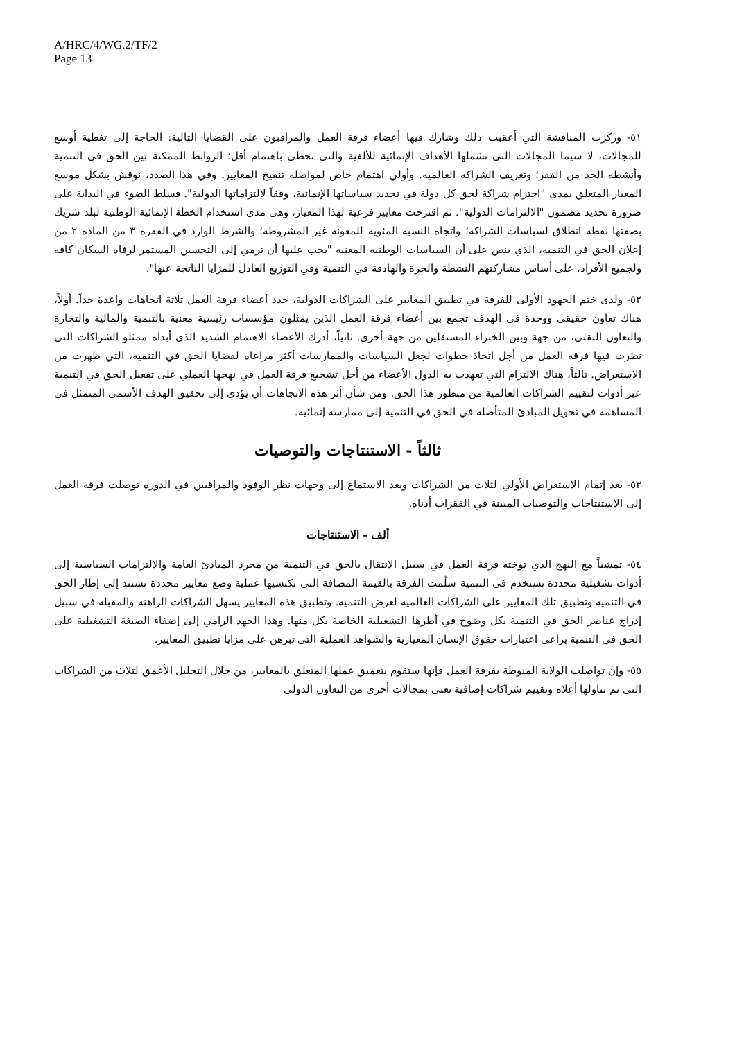A/HRC/4/WG.2/TF/2
Page 13
٥١- وركزت المناقشة التي أعقبت ذلك وشارك فيها أعضاء فرقة العمل والمراقبون على القضايا التالية: الحاجة إلى تغطية أوسع للمجالات، لا سيما المجالات التي تشملها الأهداف الإنمائية للألفية والتي تحظى باهتمام أقل؛ الروابط الممكنة بين الحق في التنمية وأنشطة الحد من الفقر؛ وتعريف الشراكة العالمية. وأولي اهتمام خاص لمواصلة تنقيح المعايير. وفي هذا الصدد، نوقش بشكل موسع المعيار المتعلق بمدى "احترام شراكة لحق كل دولة في تحديد سياساتها الإنمائية، وفقاً لالتزاماتها الدولية". فسلط الضوء في البداية على ضرورة تحديد مضمون "الالتزامات الدولية". ثم اقترحت معايير فرعية لهذا المعيار، وهي مدى استخدام الخطة الإنمائية الوطنية لبلد شريك بصفتها نقطة انطلاق لسياسات الشراكة؛ واتجاه النسبة المئوية للمعونة غير المشروطة؛ والشرط الوارد في الفقرة ٣ من المادة ٢ من إعلان الحق في التنمية، الذي ينص على أن السياسات الوطنية المعنية "يجب عليها أن ترمي إلى التحسين المستمر لرفاه السكان كافة ولجميع الأفراد، على أساس مشاركتهم النشطة والحرة والهادفة في التنمية وفي التوزيع العادل للمزايا الناتجة عنها".
٥٢- ولدى ختم الجهود الأولى للفرقة في تطبيق المعايير على الشراكات الدولية، حدد أعضاء فرقة العمل ثلاثة اتجاهات واعدة جداً. أولاً، هناك تعاون حقيقي ووحدة في الهدف تجمع بين أعضاء فرقة العمل الذين يمثلون مؤسسات رئيسية معنية بالتنمية والمالية والتجارة والتعاون التقني، من جهة وبين الخبراء المستقلين من جهة أخرى. ثانياً، أدرك الأعضاء الاهتمام الشديد الذي أبداه ممثلو الشراكات التي نظرت فيها فرقة العمل من أجل اتخاذ خطوات لجعل السياسات والممارسات أكثر مراعاة لقضايا الحق في التنمية، التي ظهرت من الاستعراض. ثالثاً، هناك الالتزام التي تعهدت به الدول الأعضاء من أجل تشجيع فرقة العمل في نهجها العملي على تفعيل الحق في التنمية عبر أدوات لتقييم الشراكات العالمية من منظور هذا الحق. ومن شأن أثر هذه الاتجاهات أن يؤدي إلى تحقيق الهدف الأسمى المتمثل في المساهمة في تحويل المبادئ المتأصلة في الحق في التنمية إلى ممارسة إنمائية.
ثالثاً - الاستنتاجات والتوصيات
٥٣- بعد إتمام الاستعراض الأولي لثلاث من الشراكات وبعد الاستماع إلى وجهات نظر الوفود والمراقبين في الدورة توصلت فرقة العمل إلى الاستنتاجات والتوصيات المبينة في الفقرات أدناه.
ألف - الاستنتاجات
٥٤- تمشياً مع النهج الذي توخته فرقة العمل في سبيل الانتقال بالحق في التنمية من مجرد المبادئ العامة والالتزامات السياسية إلى أدوات تشغيلية محددة تستخدم في التنمية سلّمت الفرقة بالقيمة المضافة التي تكتسيها عملية وضع معايير محددة تستند إلى إطار الحق في التنمية وتطبيق تلك المعايير على الشراكات العالمية لغرض التنمية. وتطبيق هذه المعايير يسهل الشراكات الراهنة والمقبلة في سبيل إدراج عناصر الحق في التنمية بكل وضوح في أطرها التشغيلية الخاصة بكل منها. وهذا الجهد الرامي إلى إضفاء الصبغة التشغيلية على الحق في التنمية يراعي اعتبارات حقوق الإنسان المعيارية والشواهد العملية التي تبرهن على مزايا تطبيق المعايير.
٥٥- وإن تواصلت الولاية المنوطة بفرقة العمل فإنها ستقوم بتعميق عملها المتعلق بالمعايير، من خلال التحليل الأعمق لثلاث من الشراكات التي تم تناولها أعلاه وتقييم شراكات إضافية تعنى بمجالات أخرى من التعاون الدولي